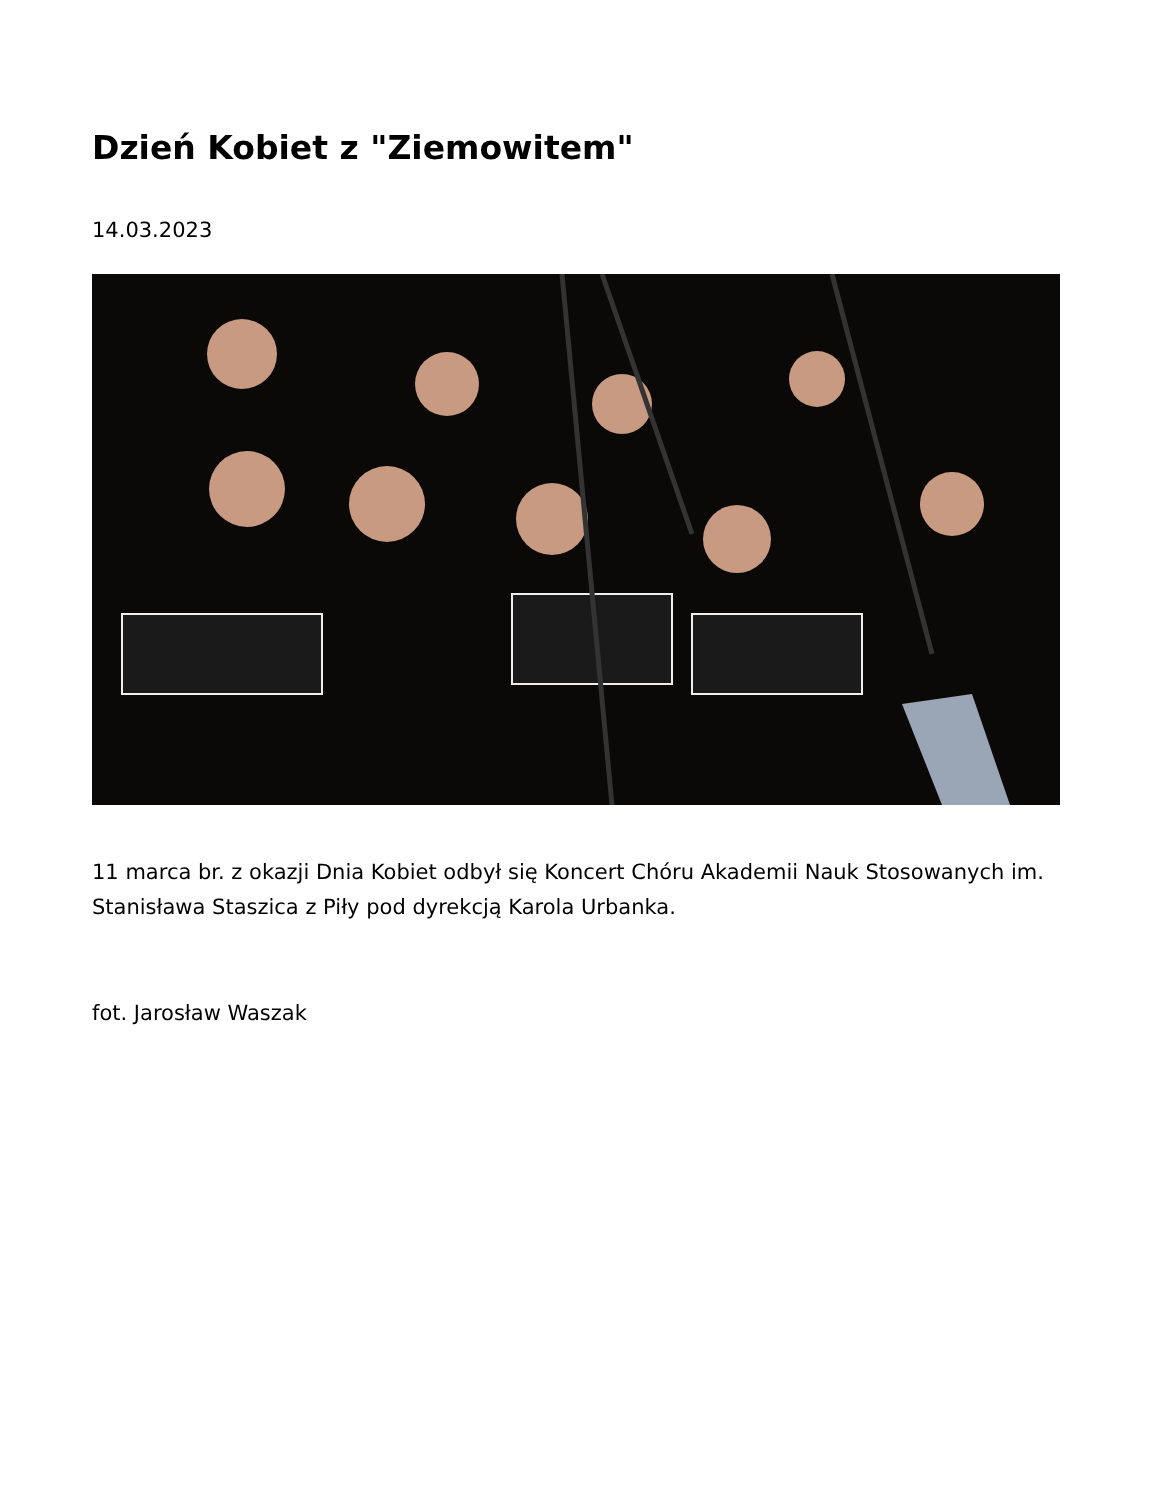Dzień Kobiet z "Ziemowitem"
14.03.2023
11 marca br. z okazji Dnia Kobiet odbył się Koncert Chóru Akademii Nauk Stosowanych im. Stanisława Staszica z Piły pod dyrekcją Karola Urbanka.
fot. Jarosław Waszak